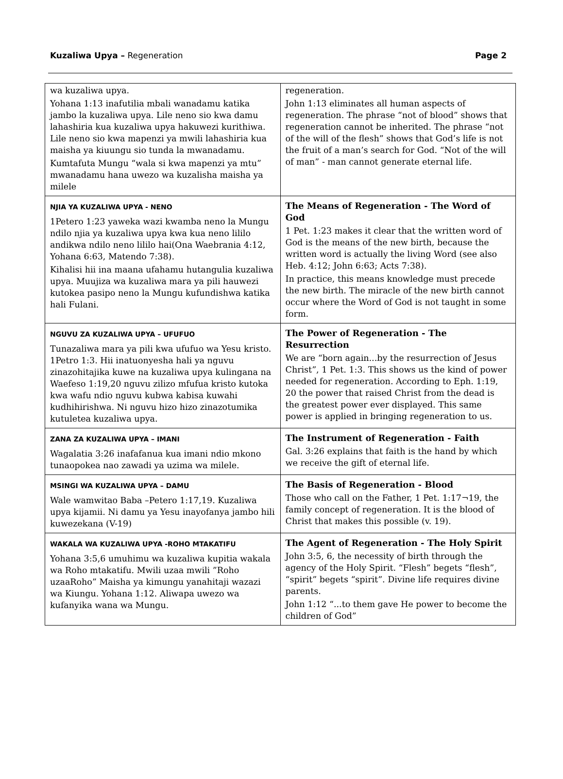Kuzaliwa Upya – Regeneration Page 2
| wa kuzaliwa upya. Yohana 1:13 inafutilia mbali wanadamu katika jambo la kuzaliwa upya. Lile neno sio kwa damu lahashiria kua kuzaliwa upya hakuwezi kurithiwa. Lile neno sio kwa mapenzi ya mwili lahashiria kua maisha ya kiuungu sio tunda la mwanadamu. Kumtafuta Mungu “wala si kwa mapenzi ya mtu” mwanadamu hana uwezo wa kuzalisha maisha ya milele | regeneration. John 1:13 eliminates all human aspects of regeneration. The phrase “not of blood” shows that regeneration cannot be inherited. The phrase “not of the will of the flesh” shows that God’s life is not the fruit of a man’s search for God. “Not of the will of man” - man cannot generate eternal life. |
| NJIA YA KUZALIWA UPYA - NENO 1Petero 1:23 yaweka wazi kwamba neno la Mungu ndilo njia ya kuzaliwa upya kwa kua neno lililo andikwa ndilo neno lililo hai(Ona Waebrania 4:12, Yohana 6:63, Matendo 7:38). Kihalisi hii ina maana ufahamu hutangulia kuzaliwa upya. Muujiza wa kuzaliwa mara ya pili hauwezi kutokea pasipo neno la Mungu kufundishwa katika hali Fulani. | The Means of Regeneration - The Word of God 1 Pet. 1:23 makes it clear that the written word of God is the means of the new birth, because the written word is actually the living Word (see also Heb. 4:12; John 6:63; Acts 7:38). In practice, this means knowledge must precede the new birth. The miracle of the new birth cannot occur where the Word of God is not taught in some form. |
| NGUVU ZA KUZALIWA UPYA – UFUFUO Tunazaliwa mara ya pili kwa ufufuo wa Yesu kristo. 1Petro 1:3. Hii inatuonyesha hali ya nguvu zinazohitajika kuwe na kuzaliwa upya kulingana na Waefeso 1:19,20 nguvu zilizo mfufua kristo kutoka kwa wafu ndio nguvu kubwa kabisa kuwahi kudhihirishwa. Ni nguvu hizo hizo zinazotumika kutuletea kuzaliwa upya. | The Power of Regeneration - The Resurrection We are “born again...by the resurrection of Jesus Christ”, 1 Pet. 1:3. This shows us the kind of power needed for regeneration. According to Eph. 1:19, 20 the power that raised Christ from the dead is the greatest power ever displayed. This same power is applied in bringing regeneration to us. |
| ZANA ZA KUZALIWA UPYA – IMANI Wagalatia 3:26 inafafanua kua imani ndio mkono tunaopokea nao zawadi ya uzima wa milele. | The Instrument of Regeneration - Faith Gal. 3:26 explains that faith is the hand by which we receive the gift of eternal life. |
| MSINGI WA KUZALIWA UPYA – DAMU Wale wamwitao Baba –Petero 1:17,19. Kuzaliwa upya kijamii. Ni damu ya Yesu inayofanya jambo hili kuwezekana (V-19) | The Basis of Regeneration - Blood Those who call on the Father, 1 Pet. 1:17¬19, the family concept of regeneration. It is the blood of Christ that makes this possible (v. 19). |
| WAKALA WA KUZALIWA UPYA -ROHO MTAKATIFU Yohana 3:5,6 umuhimu wa kuzaliwa kupitia wakala wa Roho mtakatifu. Mwili uzaa mwili ”Roho uzaaRoho” Maisha ya kimungu yanahitaji wazazi wa Kiungu. Yohana 1:12. Aliwapa uwezo wa kufanyika wana wa Mungu. | The Agent of Regeneration - The Holy Spirit John 3:5, 6, the necessity of birth through the agency of the Holy Spirit. “Flesh” begets “flesh”, “spirit” begets “spirit”. Divine life requires divine parents. John 1:12 “...to them gave He power to become the children of God” |